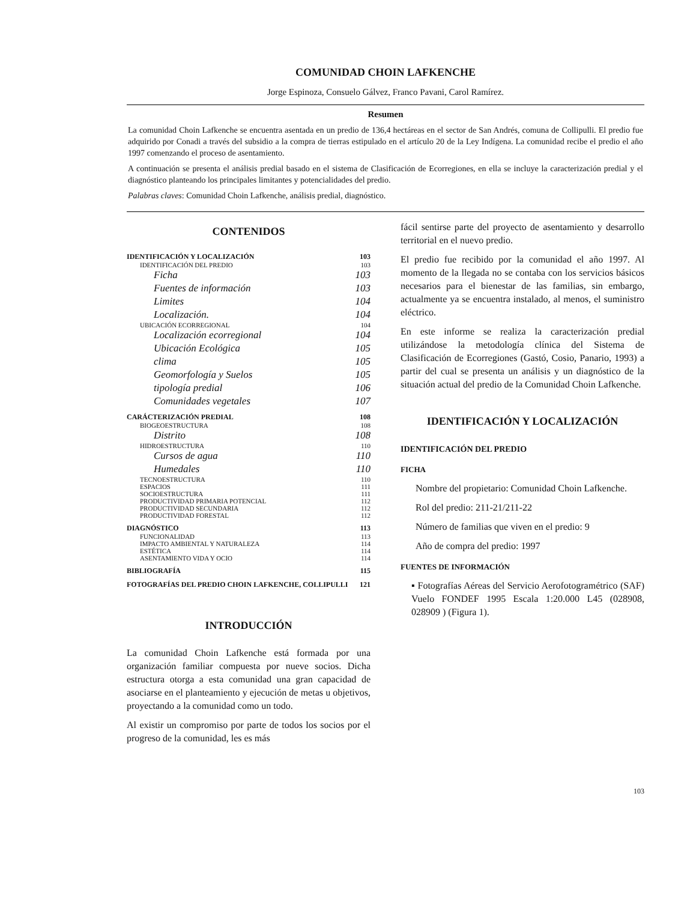COMUNIDAD CHOIN LAFKENCHE
Jorge Espinoza, Consuelo Gálvez, Franco Pavani, Carol Ramírez.
Resumen
La comunidad Choin Lafkenche se encuentra asentada en un predio de 136,4 hectáreas en el sector de San Andrés, comuna de Collipulli. El predio fue adquirido por Conadi a través del subsidio a la compra de tierras estipulado en el artículo 20 de la Ley Indígena. La comunidad recibe el predio el año 1997 comenzando el proceso de asentamiento.
A continuación se presenta el análisis predial basado en el sistema de Clasificación de Ecorregiones, en ella se incluye la caracterización predial y el diagnóstico planteando los principales limitantes y potencialidades del predio.
Palabras claves: Comunidad Choin Lafkenche, análisis predial, diagnóstico.
CONTENIDOS
IDENTIFICACIÓN Y LOCALIZACIÓN 103
IDENTIFICACIÓN DEL PREDIO 103
Ficha 103
Fuentes de información 103
Limites 104
Localización. 104
UBICACIÓN ECORREGIONAL 104
Localización ecorregional 104
Ubicación Ecológica 105
clima 105
Geomorfología y Suelos 105
tipología predial 106
Comunidades vegetales 107
CARÁCTERIZACIÓN PREDIAL 108
BIOGEOESTRUCTURA 108
Distrito 108
HIDROESTRUCTURA 110
Cursos de agua 110
Humedales 110
TECNOESTRUCTURA 110
ESPACIOS 111
SOCIOESTRUCTURA 111
PRODUCTIVIDAD PRIMARIA POTENCIAL 112
PRODUCTIVIDAD SECUNDARIA 112
PRODUCTIVIDAD FORESTAL 112
DIAGNÓSTICO 113
FUNCIONALIDAD 113
IMPACTO AMBIENTAL Y NATURALEZA 114
ESTÉTICA 114
ASENTAMIENTO VIDA Y OCIO 114
BIBLIOGRAFÍA 115
FOTOGRAFÍAS DEL PREDIO CHOIN LAFKENCHE, COLLIPULLI 121
INTRODUCCIÓN
La comunidad Choin Lafkenche está formada por una organización familiar compuesta por nueve socios. Dicha estructura otorga a esta comunidad una gran capacidad de asociarse en el planteamiento y ejecución de metas u objetivos, proyectando a la comunidad como un todo.
Al existir un compromiso por parte de todos los socios por el progreso de la comunidad, les es más
fácil sentirse parte del proyecto de asentamiento y desarrollo territorial en el nuevo predio.
El predio fue recibido por la comunidad el año 1997. Al momento de la llegada no se contaba con los servicios básicos necesarios para el bienestar de las familias, sin embargo, actualmente ya se encuentra instalado, al menos, el suministro eléctrico.
En este informe se realiza la caracterización predial utilizándose la metodología clínica del Sistema de Clasificación de Ecorregiones (Gastó, Cosio, Panario, 1993) a partir del cual se presenta un análisis y un diagnóstico de la situación actual del predio de la Comunidad Choin Lafkenche.
IDENTIFICACIÓN Y LOCALIZACIÓN
IDENTIFICACIÓN DEL PREDIO
FICHA
Nombre del propietario: Comunidad Choin Lafkenche.
Rol del predio: 211-21/211-22
Número de familias que viven en el predio: 9
Año de compra del predio: 1997
FUENTES DE INFORMACIÓN
▪ Fotografías Aéreas del Servicio Aerofotogramétrico (SAF) Vuelo FONDEF 1995 Escala 1:20.000 L45 (028908, 028909 ) (Figura 1).
103